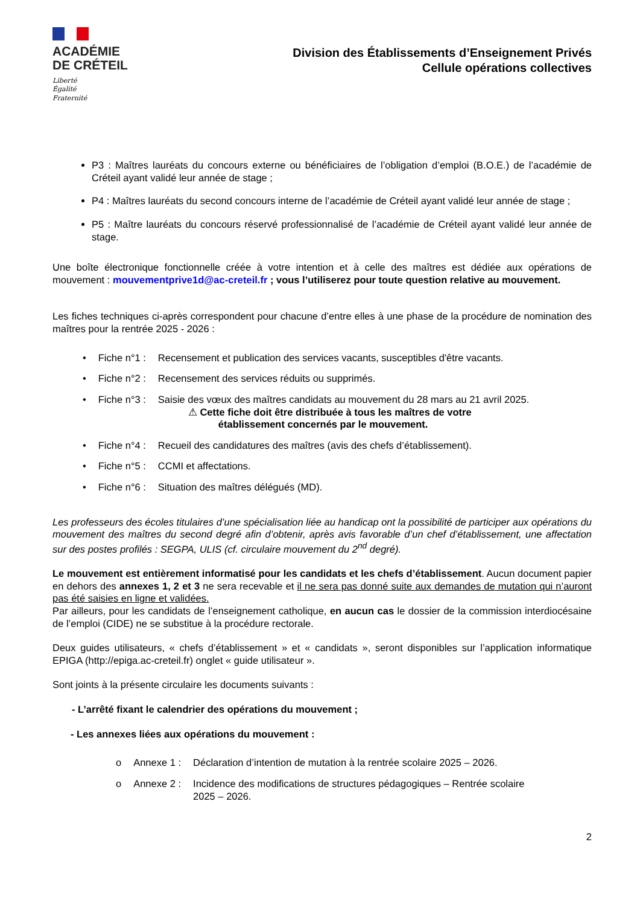ACADÉMIE
DE CRÉTEIL
Liberté
Égalité
Fraternité
Division des Établissements d’Enseignement Privés
Cellule opérations collectives
P3 : Maîtres lauréats du concours externe ou bénéficiaires de l’obligation d’emploi (B.O.E.) de l’académie de Créteil ayant validé leur année de stage ;
P4 : Maîtres lauréats du second concours interne de l’académie de Créteil ayant validé leur année de stage ;
P5 : Maître lauréats du concours réservé professionnalisé de l’académie de Créteil ayant validé leur année de stage.
Une boîte électronique fonctionnelle créée à votre intention et à celle des maîtres est dédiée aux opérations de mouvement : mouvementprive1d@ac-creteil.fr ; vous l’utiliserez pour toute question relative au mouvement.
Les fiches techniques ci-après correspondent pour chacune d’entre elles à une phase de la procédure de nomination des maîtres pour la rentrée 2025 - 2026 :
| • | Fiche n°1 : | Recensement et publication des services vacants, susceptibles d'être vacants. |
| • | Fiche n°2 : | Recensement des services réduits ou supprimés. |
| • | Fiche n°3 : | Saisie des vœux des maîtres candidats au mouvement du 28 mars au 21 avril 2025. ⚠ Cette fiche doit être distribuée à tous les maîtres de votre établissement concernés par le mouvement. |
| • | Fiche n°4 : | Recueil des candidatures des maîtres (avis des chefs d’établissement). |
| • | Fiche n°5 : | CCMI et affectations. |
| • | Fiche n°6 : | Situation des maîtres délégués (MD). |
Les professeurs des écoles titulaires d’une spécialisation liée au handicap ont la possibilité de participer aux opérations du mouvement des maîtres du second degré afin d’obtenir, après avis favorable d’un chef d’établissement, une affectation sur des postes profilés : SEGPA, ULIS (cf. circulaire mouvement du 2<sup>nd</sup> degré).
Le mouvement est entièrement informatisé pour les candidats et les chefs d’établissement. Aucun document papier en dehors des annexes 1, 2 et 3 ne sera recevable et il ne sera pas donné suite aux demandes de mutation qui n’auront pas été saisies en ligne et validées.
Par ailleurs, pour les candidats de l’enseignement catholique, en aucun cas le dossier de la commission interdiocésaine de l’emploi (CIDE) ne se substitue à la procédure rectorale.
Deux guides utilisateurs, « chefs d’établissement » et « candidats », seront disponibles sur l’application informatique EPIGA (http://epiga.ac-creteil.fr) onglet « guide utilisateur ».
Sont joints à la présente circulaire les documents suivants :
- L’arrêté fixant le calendrier des opérations du mouvement ;
- Les annexes liées aux opérations du mouvement :
| o | Annexe 1 : | Déclaration d’intention de mutation à la rentrée scolaire 2025 – 2026. |
| o | Annexe 2 : | Incidence des modifications de structures pédagogiques – Rentrée scolaire 2025 – 2026. |
2